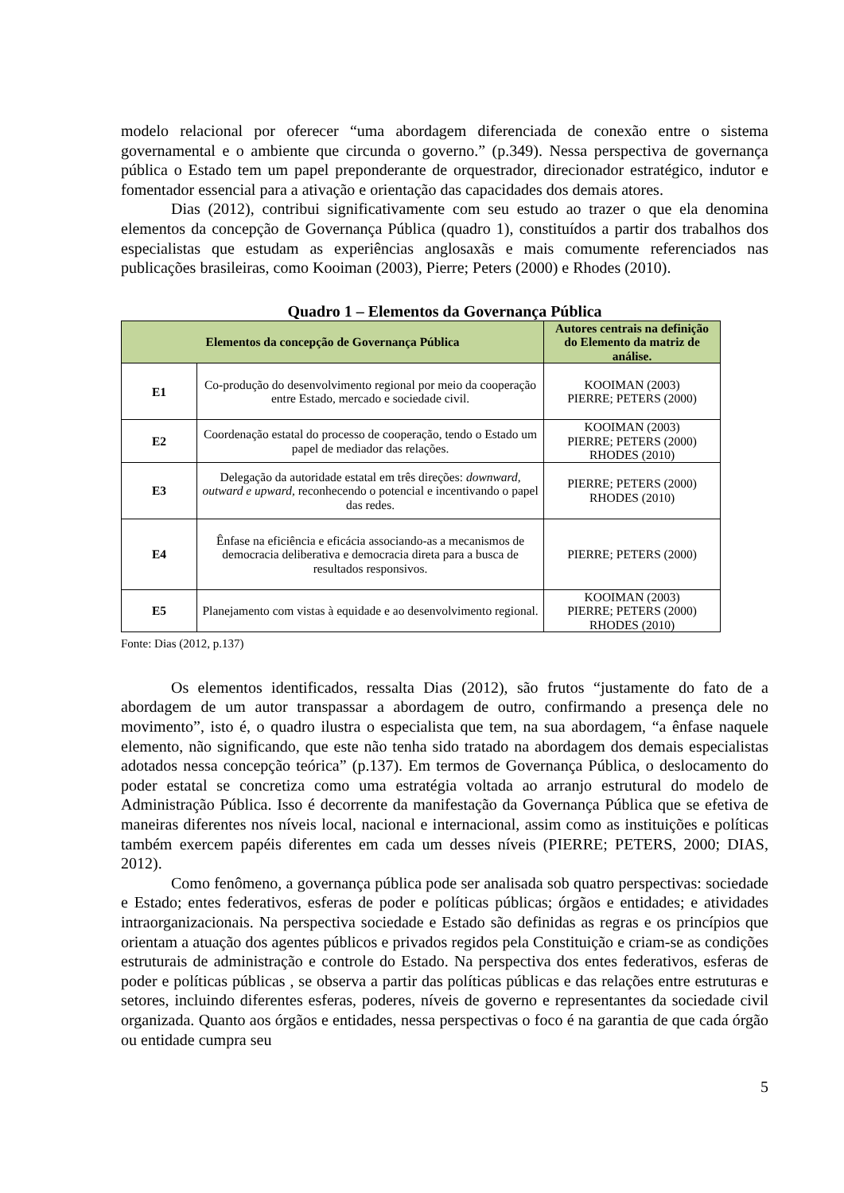modelo relacional por oferecer “uma abordagem diferenciada de conexão entre o sistema governamental e o ambiente que circunda o governo.” (p.349). Nessa perspectiva de governança pública o Estado tem um papel preponderante de orquestrador, direcionador estratégico, indutor e fomentador essencial para a ativação e orientação das capacidades dos demais atores.
Dias (2012), contribui significativamente com seu estudo ao trazer o que ela denomina elementos da concepção de Governança Pública (quadro 1), constituídos a partir dos trabalhos dos especialistas que estudam as experiências anglosaxãs e mais comumente referenciados nas publicações brasileiras, como Kooiman (2003), Pierre; Peters (2000) e Rhodes (2010).
Quadro 1 – Elementos da Governança Pública
| Elementos da concepção de Governança Pública | | Autores centrais na definição do Elemento da matriz de análise. |
| --- | --- | --- |
| E1 | Co-produção do desenvolvimento regional por meio da cooperação entre Estado, mercado e sociedade civil. | KOOIMAN (2003) PIERRE; PETERS (2000) |
| E2 | Coordenação estatal do processo de cooperação, tendo o Estado um papel de mediador das relações. | KOOIMAN (2003) PIERRE; PETERS (2000) RHODES (2010) |
| E3 | Delegação da autoridade estatal em três direções: downward, outward e upward , reconhecendo o potencial e incentivando o papel das redes. | PIERRE; PETERS (2000) RHODES (2010) |
| E4 | Ênfase na eficiência e eficácia associando-as a mecanismos de democracia deliberativa e democracia direta para a busca de resultados responsivos. | PIERRE; PETERS (2000) |
| E5 | Planejamento com vistas à equidade e ao desenvolvimento regional. | KOOIMAN (2003) PIERRE; PETERS (2000) RHODES (2010) |
Fonte: Dias (2012, p.137)
Os elementos identificados, ressalta Dias (2012), são frutos “justamente do fato de a abordagem de um autor transpassar a abordagem de outro, confirmando a presença dele no movimento”, isto é, o quadro ilustra o especialista que tem, na sua abordagem, “a ênfase naquele elemento, não significando, que este não tenha sido tratado na abordagem dos demais especialistas adotados nessa concepção teórica” (p.137). Em termos de Governança Pública, o deslocamento do poder estatal se concretiza como uma estratégia voltada ao arranjo estrutural do modelo de Administração Pública. Isso é decorrente da manifestação da Governança Pública que se efetiva de maneiras diferentes nos níveis local, nacional e internacional, assim como as instituições e políticas também exercem papéis diferentes em cada um desses níveis (PIERRE; PETERS, 2000; DIAS, 2012).
Como fenômeno, a governança pública pode ser analisada sob quatro perspectivas: sociedade e Estado; entes federativos, esferas de poder e políticas públicas; órgãos e entidades; e atividades intraorganizacionais. Na perspectiva sociedade e Estado são definidas as regras e os princípios que orientam a atuação dos agentes públicos e privados regidos pela Constituição e criam-se as condições estruturais de administração e controle do Estado. Na perspectiva dos entes federativos, esferas de poder e políticas públicas , se observa a partir das políticas públicas e das relações entre estruturas e setores, incluindo diferentes esferas, poderes, níveis de governo e representantes da sociedade civil organizada. Quanto aos órgãos e entidades, nessa perspectivas o foco é na garantia de que cada órgão ou entidade cumpra seu
5